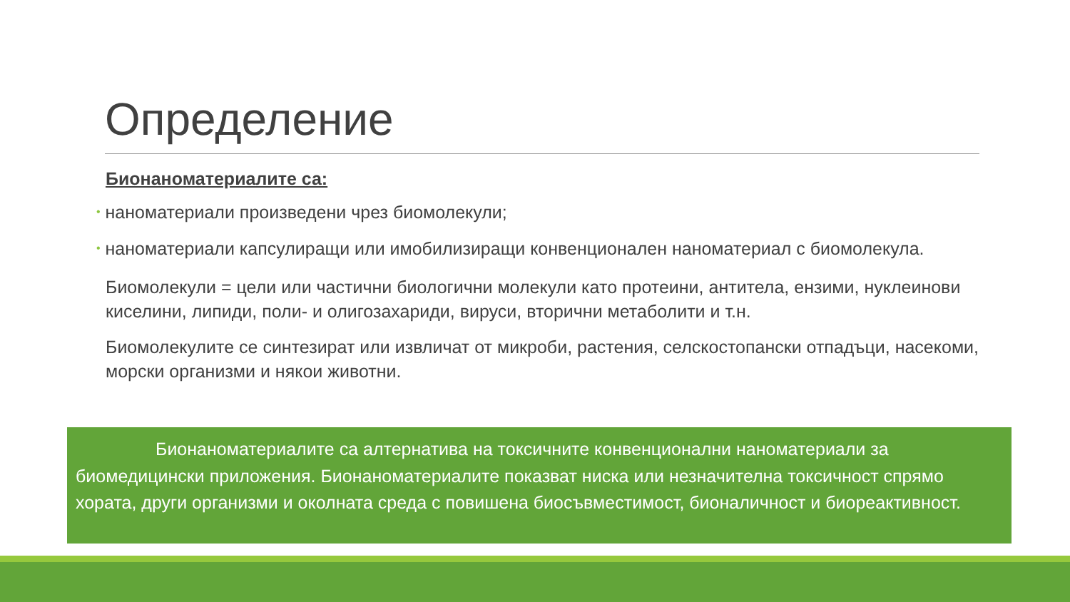Определение
Бионаноматериалите са:
• наноматериали произведени чрез биомолекули;
• наноматериали капсулиращи или имобилизиращи конвенционален наноматериал с биомолекула.
Биомолекули = цели или частични биологични молекули като протеини, антитела, ензими, нуклеинови киселини, липиди, поли- и олигозахариди, вируси, вторични метаболити и т.н.
Биомолекулите се синтезират или извличат от микроби, растения, селскостопански отпадъци, насекоми, морски организми и някои животни.
Бионаноматериалите са алтернатива на токсичните конвенционални наноматериали за биомедицински приложения. Бионаноматериалите показват ниска или незначителна токсичност спрямо хората, други организми и околната среда с повишена биосъвместимост, бионаличност и биореактивност.